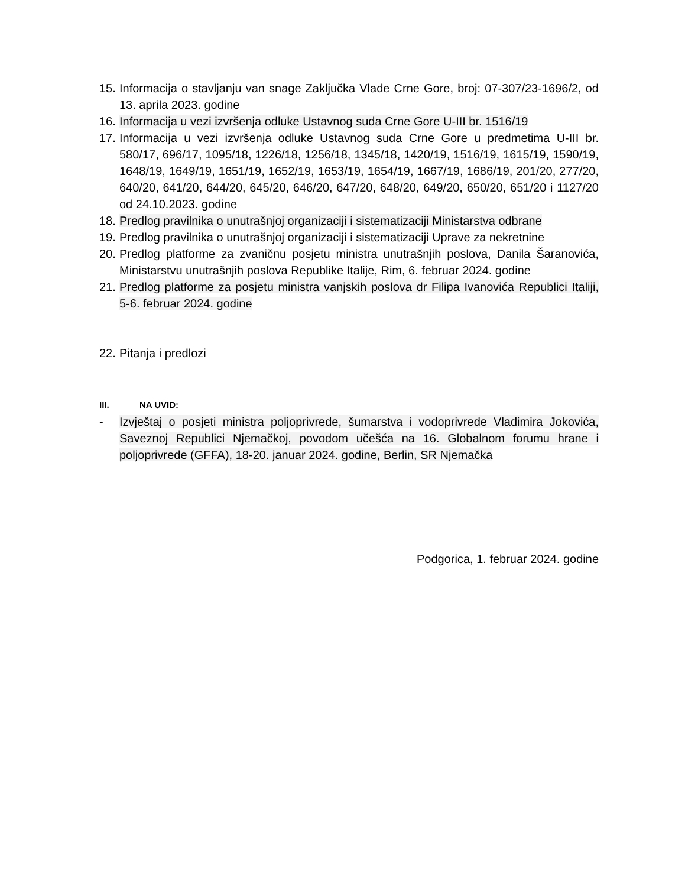15.
Informacija o stavljanju van snage Zaključka Vlade Crne Gore, broj: 07-307/23-1696/2, od 13. aprila 2023. godine
16.
Informacija u vezi izvršenja odluke Ustavnog suda Crne Gore U-III br. 1516/19
17.
Informacija u vezi izvršenja odluke Ustavnog suda Crne Gore u predmetima U-III br. 580/17, 696/17, 1095/18, 1226/18, 1256/18, 1345/18, 1420/19, 1516/19, 1615/19, 1590/19, 1648/19, 1649/19, 1651/19, 1652/19, 1653/19, 1654/19, 1667/19, 1686/19, 201/20, 277/20, 640/20, 641/20, 644/20, 645/20, 646/20, 647/20, 648/20, 649/20, 650/20, 651/20 i 1127/20 od 24.10.2023. godine
18.
Predlog pravilnika o unutrašnjoj organizaciji i sistematizaciji Ministarstva odbrane
19.
Predlog pravilnika o unutrašnjoj organizaciji i sistematizaciji Uprave za nekretnine
20.
Predlog platforme za zvaničnu posjetu ministra unutrašnjih poslova, Danila Šaranovića, Ministarstvu unutrašnjih poslova Republike Italije, Rim, 6. februar 2024. godine
21.
Predlog platforme za posjetu ministra vanjskih poslova dr Filipa Ivanovića Republici Italiji, 5-6. februar 2024. godine
22.
Pitanja i predlozi
III. NA UVID:
- Izvještaj o posjeti ministra poljoprivrede, šumarstva i vodoprivrede Vladimira Jokovića, Saveznoj Republici Njemačkoj, povodom učešća na 16. Globalnom forumu hrane i poljoprivrede (GFFA), 18-20. januar 2024. godine, Berlin, SR Njemačka
Podgorica, 1. februar 2024. godine